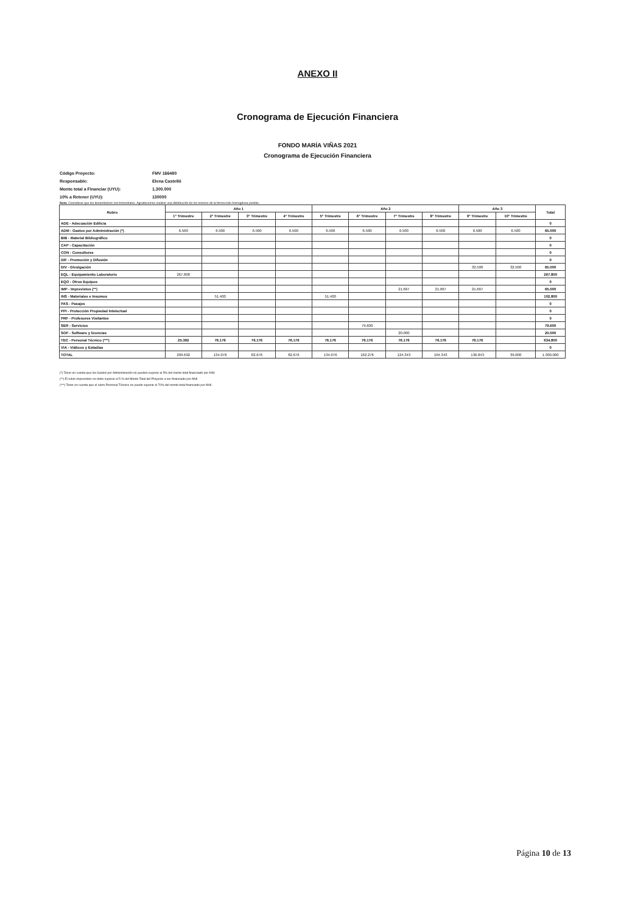ANEXO II
Cronograma de Ejecución Financiera
FONDO MARÍA VIÑAS 2021
Cronograma de Ejecución Financiera
Código Proyecto: FMV 166480
Responsable: Elena Castelló
Monto total a Financiar (UYU): 1.300.000
10% a Retener (UYU): 130000
Nota: Considerar que los desembolsos son trimestrales. Agradecemos realizar una distribución de los mismos de la forma más homogénea posible.
| Rubro | Año 1 | | | | Año 2 | | | | Año 3 | | Total |
| --- | --- | --- | --- | --- | --- | --- | --- | --- | --- | --- | --- |
| | 1° Trimestre | 2° Trimestre | 3° Trimestre | 4° Trimestre | 5° Trimestre | 6° Trimestre | 7° Trimestre | 8° Trimestre | 9° Trimestre | 10° Trimestre | |
| ADE - Adecuación Edilicia | | | | | | | | | | | 0 |
| ADM - Gastos por Administración (*) | 6.500 | 6.500 | 6.500 | 6.500 | 6.500 | 6.500 | 6.500 | 6.500 | 6.500 | 6.500 | 65.000 |
| BIB - Material Bibliográfico | | | | | | | | | | | 0 |
| CAP - Capacitación | | | | | | | | | | | 0 |
| CON - Consultores | | | | | | | | | | | 0 |
| DIF - Promoción y Difusión | | | | | | | | | | | 0 |
| DIV - Divulgación | | | | | | | | | 32.500 | 32.500 | 65.000 |
| EQL - Equipamiento Laboratorio | 267.800 | | | | | | | | | | 267.800 |
| EQO - Otros Equipos | | | | | | | | | | | 0 |
| IMP - Imprevistos (**) | | | | | | | 21.667 | 21.667 | 21.667 | | 65.000 |
| INS - Materiales e Insumos | | 51.400 | | | 51.400 | | | | | | 102.800 |
| PAS - Pasajes | | | | | | | | | | | 0 |
| PPI - Protección Propiedad Intelectual | | | | | | | | | | | 0 |
| PRF - Profesores Visitantes | | | | | | | | | | | 0 |
| SER - Servicios | | | | | | 79.600 | | | | | 79.600 |
| SOF - Software y licencias | | | | | | | 20.000 | | | | 20.000 |
| TEC - Personal Técnico (***) | 25.392 | 76.176 | 76.176 | 76.176 | 76.176 | 76.176 | 76.176 | 76.176 | 76.176 | | 634.800 |
| VIA - Viáticos y Estadías | | | | | | | | | | | 0 |
| TOTAL | 299.692 | 134.076 | 82.676 | 82.676 | 134.076 | 162.276 | 124.343 | 104.343 | 136.843 | 39.000 | 1.300.000 |
(*) Tener en cuenta que los Gastos por Administración no pueden superar el 5% del monto total financiado por ANII
(**) El rubro imprevistos no debe superar el 5 % del Monto Total del Proyecto a ser financiado por ANII
(***) Tener en cuenta que el rubro Personal Técnico no puede superar el 70% del monto total financiado por ANII.
Página 10 de 13